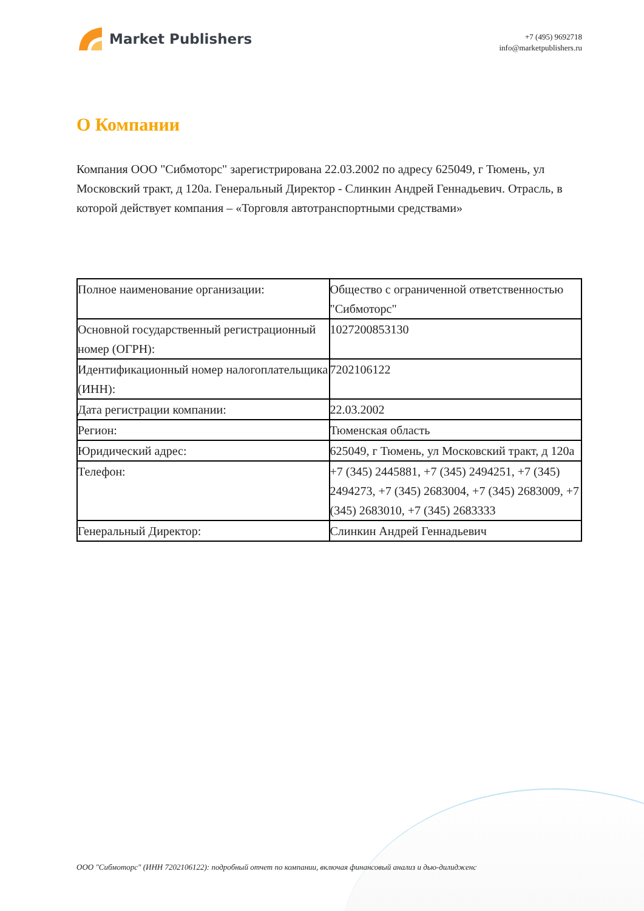Market Publishers
+7 (495) 9692718
info@marketpublishers.ru
О Компании
Компания ООО "Сибмоторс" зарегистрирована 22.03.2002 по адресу 625049, г Тюмень, ул Московский тракт, д 120а. Генеральный Директор - Слинкин Андрей Геннадьевич. Отрасль, в которой действует компания – «Торговля автотранспортными средствами»
| Полное наименование организации: | Общество с ограниченной ответственностью "Сибмоторс" |
| Основной государственный регистрационный номер (ОГРН): | 1027200853130 |
| Идентификационный номер налогоплательщика (ИНН): | 7202106122 |
| Дата регистрации компании: | 22.03.2002 |
| Регион: | Тюменская область |
| Юридический адрес: | 625049, г Тюмень, ул Московский тракт, д 120а |
| Телефон: | +7 (345) 2445881, +7 (345) 2494251, +7 (345) 2494273, +7 (345) 2683004, +7 (345) 2683009, +7 (345) 2683010, +7 (345) 2683333 |
| Генеральный Директор: | Слинкин Андрей Геннадьевич |
ООО "Сибмоторс" (ИНН 7202106122): подробный отчет по компании, включая финансовый анализ и дью-дилидженс